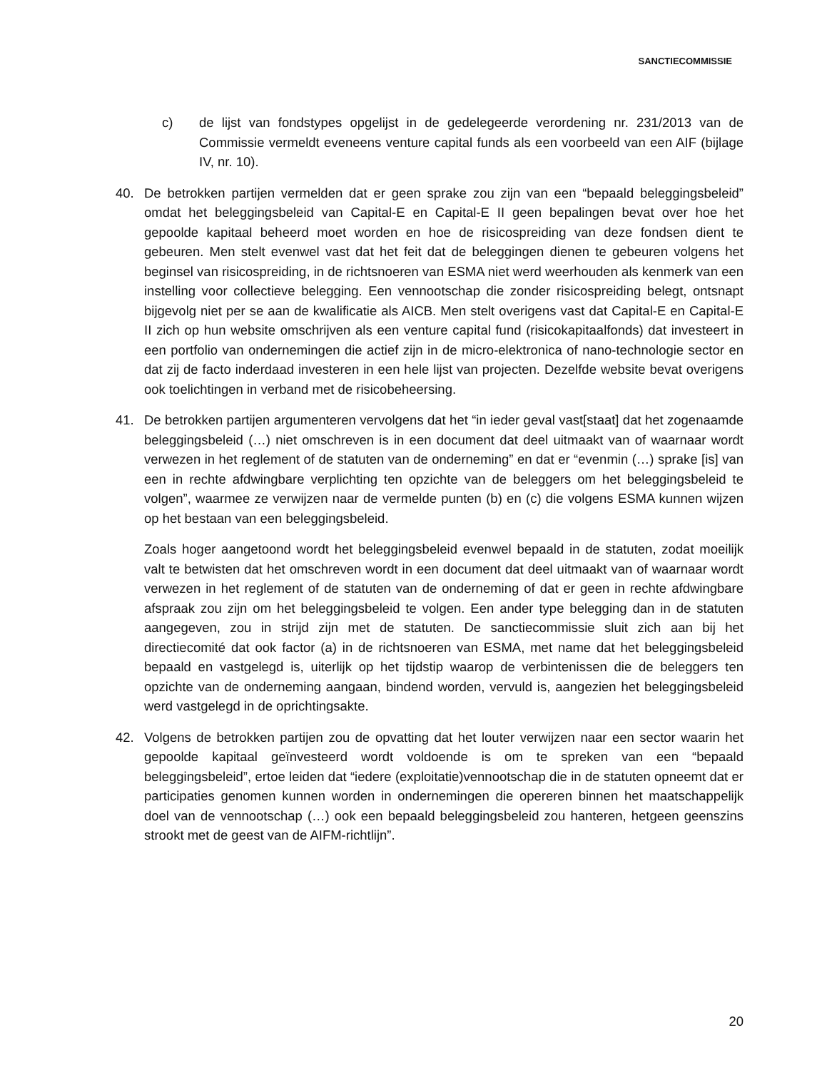SANCTIECOMMISSIE
c) de lijst van fondstypes opgelijst in de gedelegeerde verordening nr. 231/2013 van de Commissie vermeldt eveneens venture capital funds als een voorbeeld van een AIF (bijlage IV, nr. 10).
40. De betrokken partijen vermelden dat er geen sprake zou zijn van een “bepaald beleggingsbeleid” omdat het beleggingsbeleid van Capital-E en Capital-E II geen bepalingen bevat over hoe het gepoolde kapitaal beheerd moet worden en hoe de risicospreiding van deze fondsen dient te gebeuren. Men stelt evenwel vast dat het feit dat de beleggingen dienen te gebeuren volgens het beginsel van risicospreiding, in de richtsnoeren van ESMA niet werd weerhouden als kenmerk van een instelling voor collectieve belegging. Een vennootschap die zonder risicospreiding belegt, ontsnapt bijgevolg niet per se aan de kwalificatie als AICB. Men stelt overigens vast dat Capital-E en Capital-E II zich op hun website omschrijven als een venture capital fund (risicokapitaalfonds) dat investeert in een portfolio van ondernemingen die actief zijn in de micro-elektronica of nano-technologie sector en dat zij de facto inderdaad investeren in een hele lijst van projecten. Dezelfde website bevat overigens ook toelichtingen in verband met de risicobeheersing.
41. De betrokken partijen argumenteren vervolgens dat het “in ieder geval vast[staat] dat het zogenaamde beleggingsbeleid (…) niet omschreven is in een document dat deel uitmaakt van of waarnaar wordt verwezen in het reglement of de statuten van de onderneming” en dat er “evenmin (…) sprake [is] van een in rechte afdwingbare verplichting ten opzichte van de beleggers om het beleggingsbeleid te volgen”, waarmee ze verwijzen naar de vermelde punten (b) en (c) die volgens ESMA kunnen wijzen op het bestaan van een beleggingsbeleid.
Zoals hoger aangetoond wordt het beleggingsbeleid evenwel bepaald in de statuten, zodat moeilijk valt te betwisten dat het omschreven wordt in een document dat deel uitmaakt van of waarnaar wordt verwezen in het reglement of de statuten van de onderneming of dat er geen in rechte afdwingbare afspraak zou zijn om het beleggingsbeleid te volgen. Een ander type belegging dan in de statuten aangegeven, zou in strijd zijn met de statuten. De sanctiecommissie sluit zich aan bij het directiecomité dat ook factor (a) in de richtsnoeren van ESMA, met name dat het beleggingsbeleid bepaald en vastgelegd is, uiterlijk op het tijdstip waarop de verbintenissen die de beleggers ten opzichte van de onderneming aangaan, bindend worden, vervuld is, aangezien het beleggingsbeleid werd vastgelegd in de oprichtingsakte.
42. Volgens de betrokken partijen zou de opvatting dat het louter verwijzen naar een sector waarin het gepoolde kapitaal geïnvesteerd wordt voldoende is om te spreken van een “bepaald beleggingsbeleid”, ertoe leiden dat “iedere (exploitatie)vennootschap die in de statuten opneemt dat er participaties genomen kunnen worden in ondernemingen die opereren binnen het maatschappelijk doel van de vennootschap (…) ook een bepaald beleggingsbeleid zou hanteren, hetgeen geenszins strookt met de geest van de AIFM-richtlijn”.
20